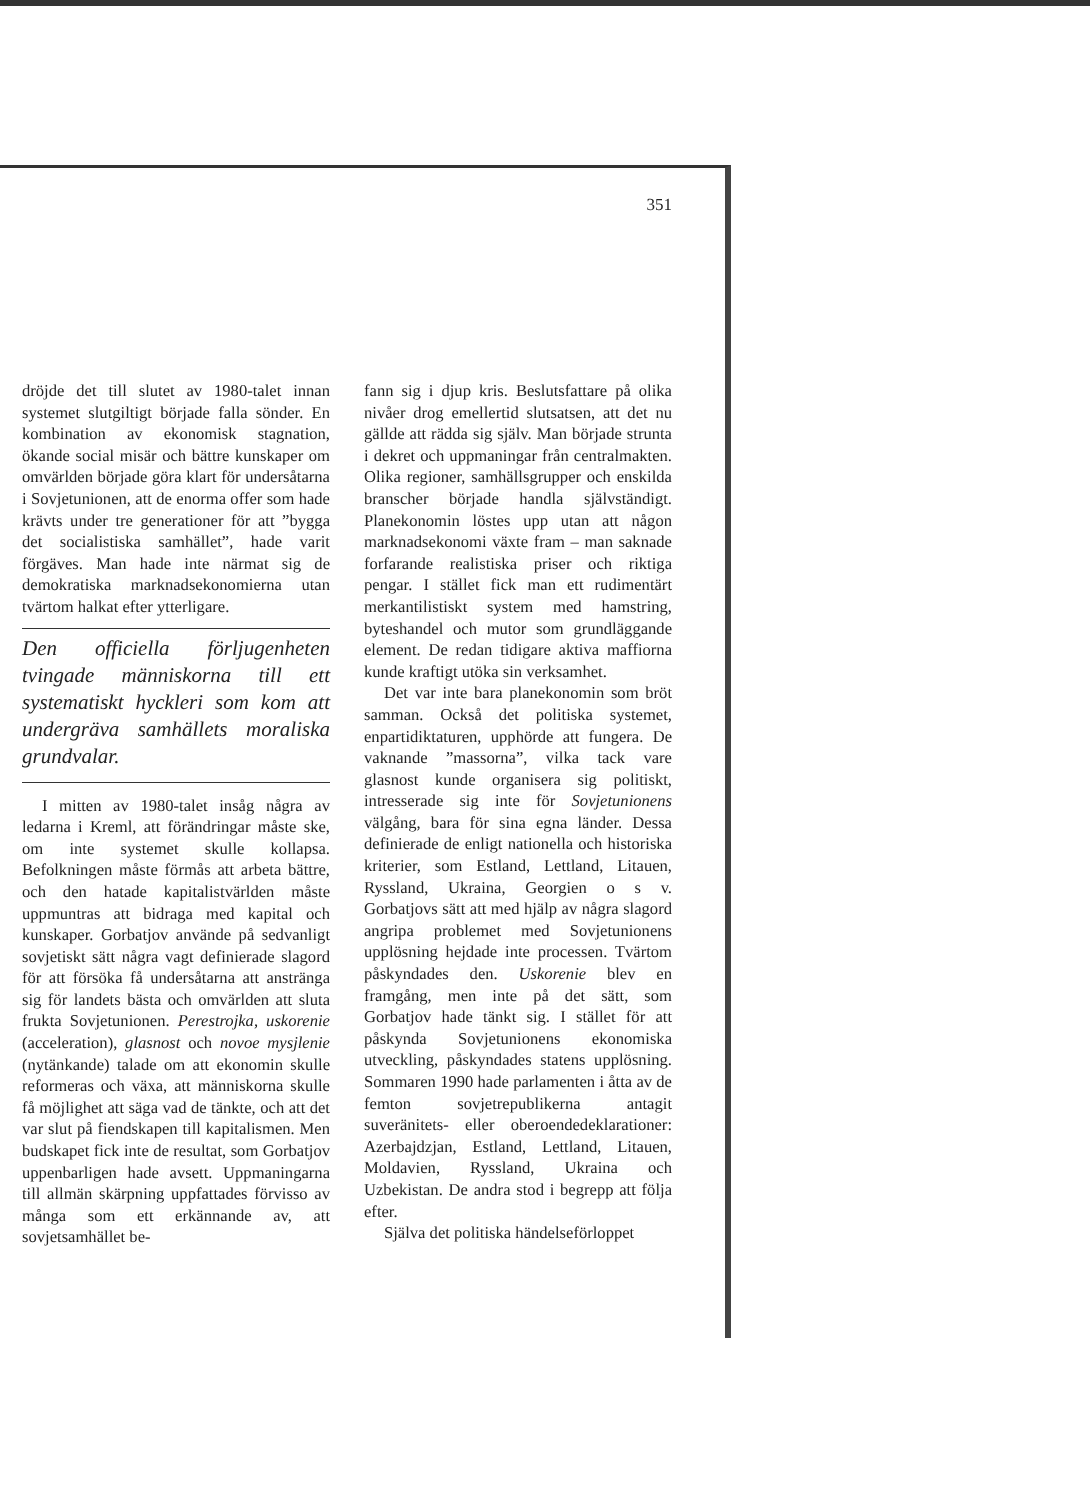351
dröjde det till slutet av 1980-talet innan systemet slutgiltigt började falla sönder. En kombination av ekonomisk stagnation, ökande social misär och bättre kunskaper om omvärlden började göra klart för undersåtarna i Sovjetunionen, att de enorma offer som hade krävts under tre generationer för att ”bygga det socialistiska samhället”, hade varit förgäves. Man hade inte närmat sig de demokratiska marknadsekonomierna utan tvärtom halkat efter ytterligare.
Den officiella förljugenheten tvingade människorna till ett systematiskt hyckleri som kom att undergräva samhällets moraliska grundvalar.
I mitten av 1980-talet insåg några av ledarna i Kreml, att förändringar måste ske, om inte systemet skulle kollapsa. Befolkningen måste förmås att arbeta bättre, och den hatade kapitalistvärlden måste uppmuntras att bidraga med kapital och kunskaper. Gorbatjov använde på sedvanligt sovjetiskt sätt några vagt definierade slagord för att försöka få undersåtarna att anstränga sig för landets bästa och omvärlden att sluta frukta Sovjetunionen. Perestrojka, uskorenie (acceleration), glasnost och novoe mysjlenie (nytänkande) talade om att ekonomin skulle reformeras och växa, att människorna skulle få möjlighet att säga vad de tänkte, och att det var slut på fiendskapen till kapitalismen. Men budskapet fick inte de resultat, som Gorbatjov uppenbarligen hade avsett. Uppmaningarna till allmän skärpning uppfattades förvisso av många som ett erkännande av, att sovjetsamhället be-
fann sig i djup kris. Beslutsfattare på olika nivåer drog emellertid slutsatsen, att det nu gällde att rädda sig själv. Man började strunta i dekret och uppmaningar från centralmakten. Olika regioner, samhällsgrupper och enskilda branscher började handla självständigt. Planekonomin löstes upp utan att någon marknadsekonomi växte fram – man saknade forfarande realistiska priser och riktiga pengar. I stället fick man ett rudimentärt merkantilistiskt system med hamstring, byteshandel och mutor som grundläggande element. De redan tidigare aktiva maffiorna kunde kraftigt utöka sin verksamhet.
Det var inte bara planekonomin som bröt samman. Också det politiska systemet, enpartidiktaturen, upphörde att fungera. De vaknande ”massorna”, vilka tack vare glasnost kunde organisera sig politiskt, intresserade sig inte för Sovjetunionens välgång, bara för sina egna länder. Dessa definierade de enligt nationella och historiska kriterier, som Estland, Lettland, Litauen, Ryssland, Ukraina, Georgien o s v. Gorbatjovs sätt att med hjälp av några slagord angripa problemet med Sovjetunionens upplösning hejdade inte processen. Tvärtom påskyndades den. Uskorenie blev en framgång, men inte på det sätt, som Gorbatjov hade tänkt sig. I stället för att påskynda Sovjetunionens ekonomiska utveckling, påskyndades statens upplösning. Sommaren 1990 hade parlamenten i åtta av de femton sovjetrepublikerna antagit suveränitets- eller oberoendedeklarationer: Azerbajdzjan, Estland, Lettland, Litauen, Moldavien, Ryssland, Ukraina och Uzbekistan. De andra stod i begrepp att följa efter.
Själva det politiska händelseförloppet